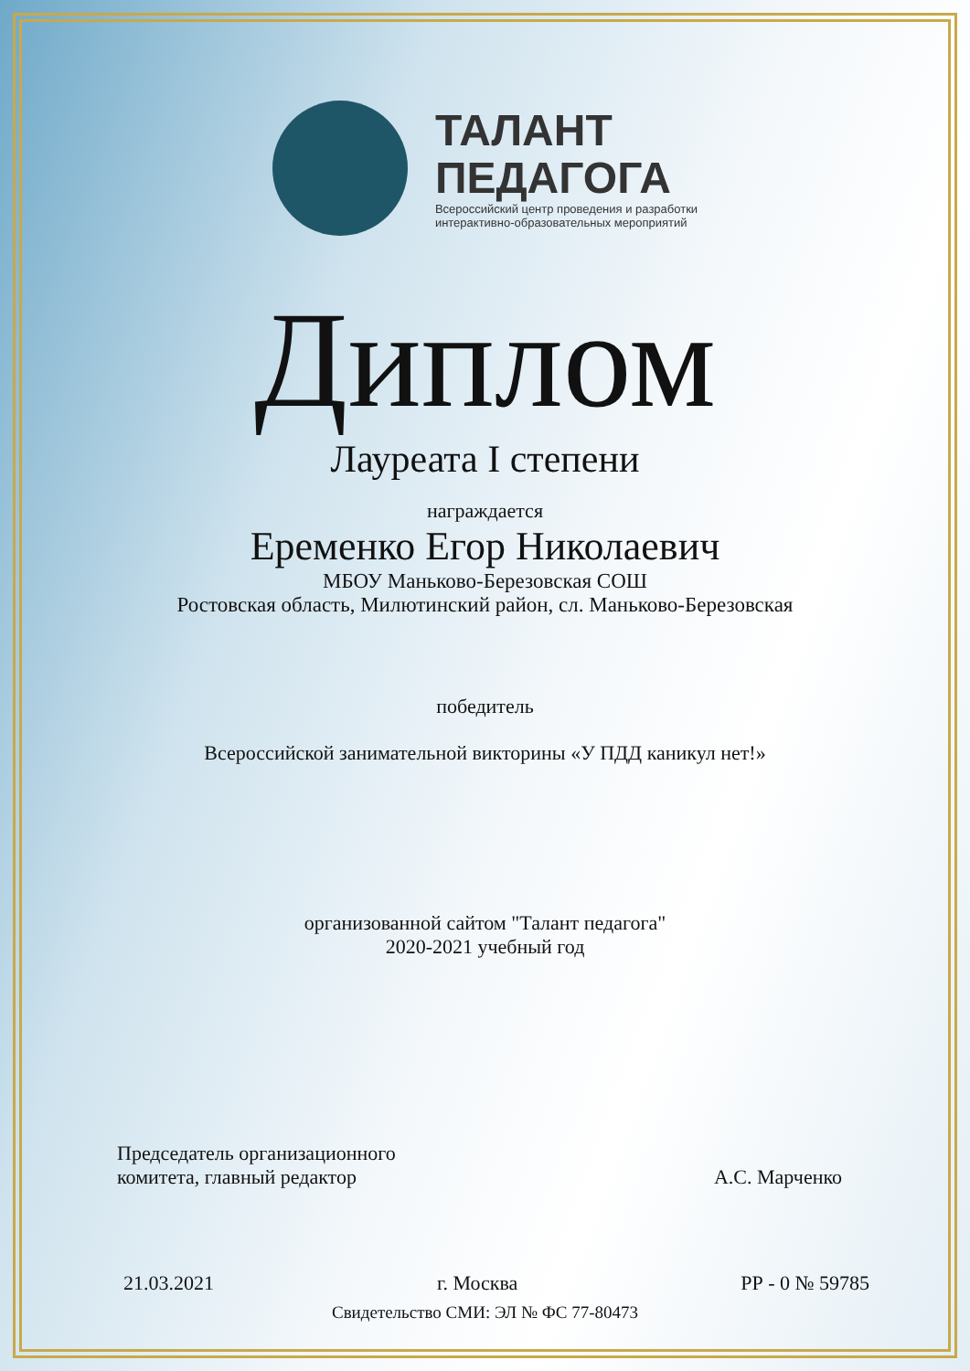ТАЛАНТ
ПЕДАГОГА
Всероссийский центр проведения и разработки
интерактивно-образовательных мероприятий
Диплом
Лауреата I степени
награждается
Еременко Егор Николаевич
МБОУ Маньково-Березовская СОШ
Ростовская область, Милютинский район, сл. Маньково-Березовская
победитель
Всероссийской занимательной викторины «У ПДД каникул нет!»
организованной сайтом "Талант педагога"
2020-2021 учебный год
Председатель организационного
комитета, главный редактор
А.С. Марченко
21.03.2021 г. Москва РР - 0 № 59785
Свидетельство СМИ: ЭЛ № ФС 77-80473